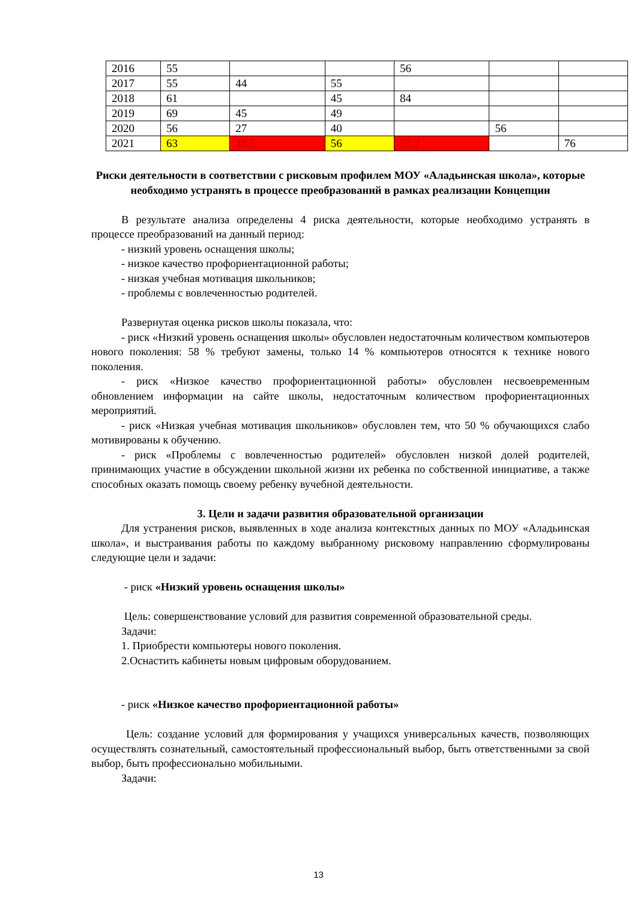| 2016 | 55 | | | 56 | | |
| 2017 | 55 | 44 | 55 | | | |
| 2018 | 61 | | 45 | 84 | | |
| 2019 | 69 | 45 | 49 | | | |
| 2020 | 56 | 27 | 40 | | 56 | |
| 2021 | 63 | 28,5 | 56 | 57,2 | | 76 |
Риски деятельности в соответствии с рисковым профилем МОУ «Аладьинская школа», которые необходимо устранять в процессе преобразований в рамках реализации Концепции
В результате анализа определены 4 риска деятельности, которые необходимо устранять в процессе преобразований на данный период:
- низкий уровень оснащения школы;
- низкое качество профориентационной работы;
- низкая учебная мотивация школьников;
- проблемы с вовлеченностью родителей.
Развернутая оценка рисков школы показала, что:
- риск «Низкий уровень оснащения школы» обусловлен недостаточным количеством компьютеров нового поколения: 58 % требуют замены, только 14 % компьютеров относятся к технике нового поколения.
- риск «Низкое качество профориентационной работы» обусловлен несвоевременным обновлением информации на сайте школы, недостаточным количеством профориентационных мероприятий.
- риск «Низкая учебная мотивация школьников» обусловлен тем, что 50 % обучающихся слабо мотивированы к обучению.
- риск «Проблемы с вовлеченностью родителей» обусловлен низкой долей родителей, принимающих участие в обсуждении школьной жизни их ребенка по собственной инициативе, а также способных оказать помощь своему ребенку вучебной деятельности.
3. Цели и задачи развития образовательной организации
Для устранения рисков, выявленных в ходе анализа контекстных данных по МОУ «Аладьинская школа», и выстраивания работы по каждому выбранному рисковому направлению сформулированы следующие цели и задачи:
- риск «Низкий уровень оснащения школы»
Цель: совершенствование условий для развития современной образовательной среды.
Задачи:
1. Приобрести компьютеры нового поколения.
2.Оснастить кабинеты новым цифровым оборудованием.
- риск «Низкое качество профориентационной работы»
Цель: создание условий для формирования у учащихся универсальных качеств, позволяющих осуществлять сознательный, самостоятельный профессиональный выбор, быть ответственными за свой выбор, быть профессионально мобильными.
Задачи:
13